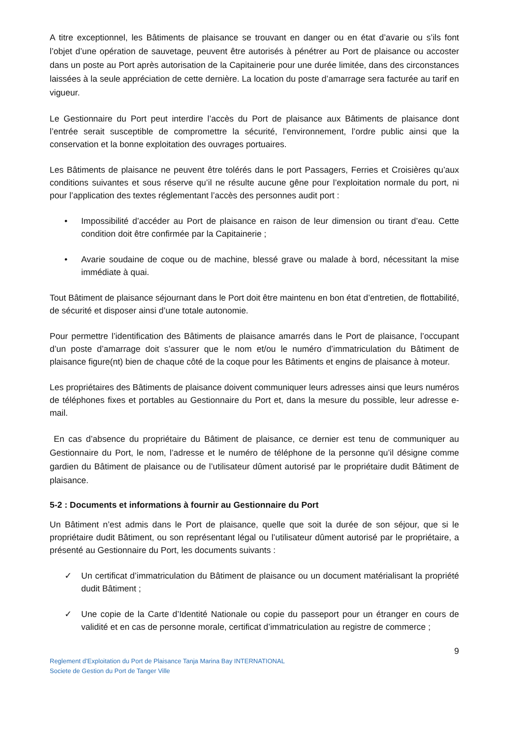A titre exceptionnel, les Bâtiments de plaisance se trouvant en danger ou en état d’avarie ou s’ils font l’objet d’une opération de sauvetage, peuvent être autorisés à pénétrer au Port de plaisance ou accoster dans un poste au Port après autorisation de la Capitainerie pour une durée limitée, dans des circonstances laissées à la seule appréciation de cette dernière. La location du poste d’amarrage sera facturée au tarif en vigueur.
Le Gestionnaire du Port peut interdire l’accès du Port de plaisance aux Bâtiments de plaisance dont l’entrée serait susceptible de compromettre la sécurité, l’environnement, l’ordre public ainsi que la conservation et la bonne exploitation des ouvrages portuaires.
Les Bâtiments de plaisance ne peuvent être tolérés dans le port Passagers, Ferries et Croisières qu’aux conditions suivantes et sous réserve qu’il ne résulte aucune gêne pour l’exploitation normale du port, ni pour l’application des textes réglementant l’accès des personnes audit port :
• Impossibilité d’accéder au Port de plaisance en raison de leur dimension ou tirant d’eau. Cette condition doit être confirmée par la Capitainerie ;
• Avarie soudaine de coque ou de machine, blessé grave ou malade à bord, nécessitant la mise immédiate à quai.
Tout Bâtiment de plaisance séjournant dans le Port doit être maintenu en bon état d’entretien, de flottabilité, de sécurité et disposer ainsi d’une totale autonomie.
Pour permettre l’identification des Bâtiments de plaisance amarrés dans le Port de plaisance, l’occupant d’un poste d’amarrage doit s’assurer que le nom et/ou le numéro d’immatriculation du Bâtiment de plaisance figure(nt) bien de chaque côté de la coque pour les Bâtiments et engins de plaisance à moteur.
Les propriétaires des Bâtiments de plaisance doivent communiquer leurs adresses ainsi que leurs numéros de téléphones fixes et portables au Gestionnaire du Port et, dans la mesure du possible, leur adresse e-mail.
En cas d’absence du propriétaire du Bâtiment de plaisance, ce dernier est tenu de communiquer au Gestionnaire du Port, le nom, l’adresse et le numéro de téléphone de la personne qu’il désigne comme gardien du Bâtiment de plaisance ou de l’utilisateur dûment autorisé par le propriétaire dudit Bâtiment de plaisance.
5-2 : Documents et informations à fournir au Gestionnaire du Port
Un Bâtiment n’est admis dans le Port de plaisance, quelle que soit la durée de son séjour, que si le propriétaire dudit Bâtiment, ou son représentant légal ou l’utilisateur dûment autorisé par le propriétaire, a présenté au Gestionnaire du Port, les documents suivants :
✓ Un certificat d’immatriculation du Bâtiment de plaisance ou un document matérialisant la propriété dudit Bâtiment ;
✓ Une copie de la Carte d’Identité Nationale ou copie du passeport pour un étranger en cours de validité et en cas de personne morale, certificat d’immatriculation au registre de commerce ;
9
Reglement d’Exploitation du Port de Plaisance Tanja Marina Bay INTERNATIONAL
Societe de Gestion du Port de Tanger Ville